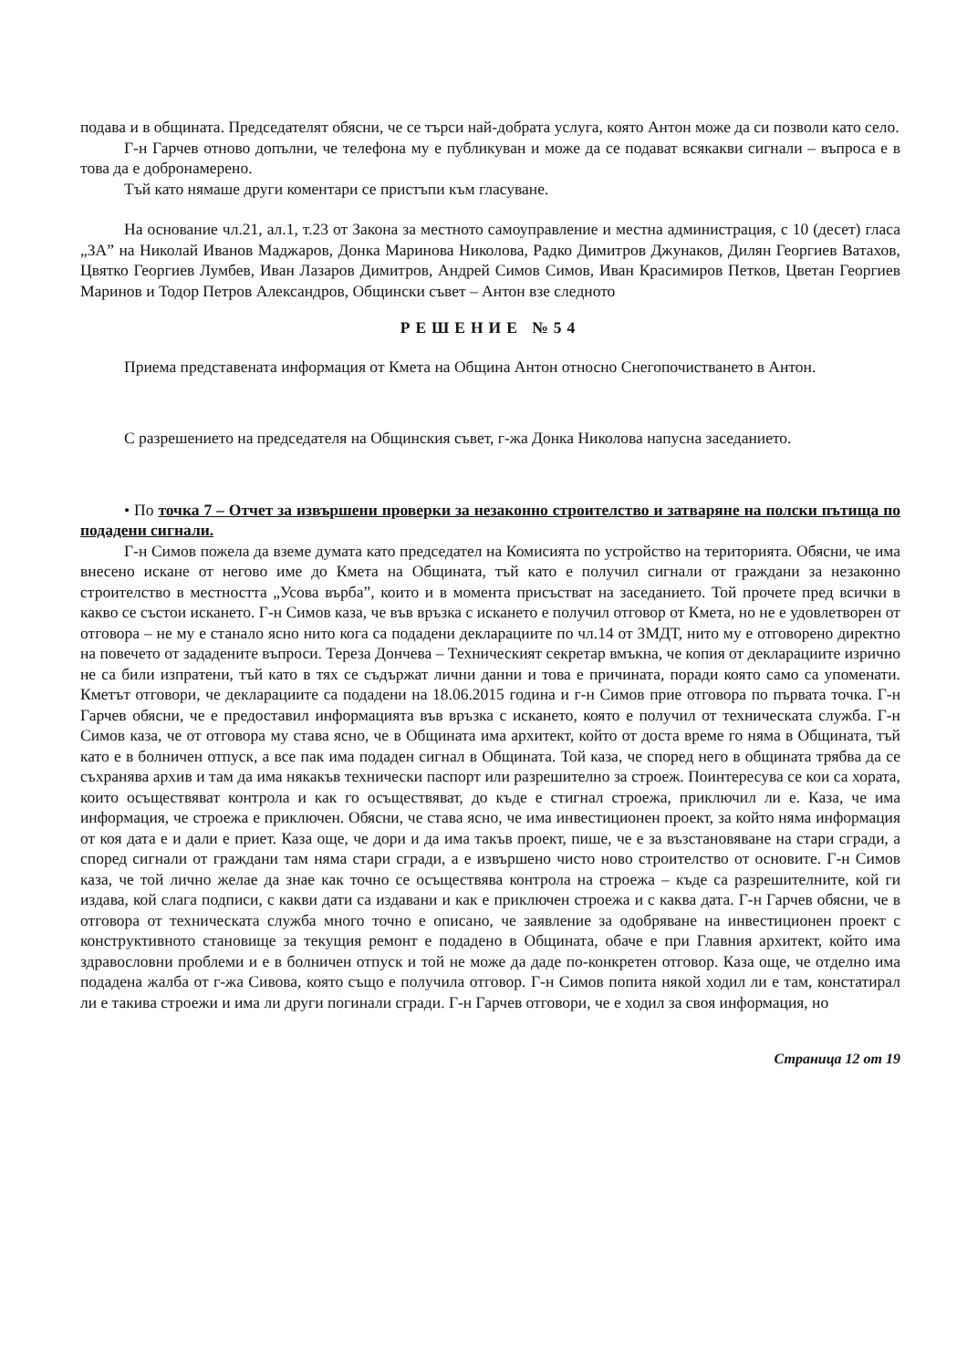подава и в общината. Председателят обясни, че се търси най-добрата услуга, която Антон може да си позволи като село.
Г-н Гарчев отново допълни, че телефона му е публикуван и може да се подават всякакви сигнали – въпроса е в това да е добронамерено.
Тъй като нямаше други коментари се пристъпи към гласуване.
На основание чл.21, ал.1, т.23 от Закона за местното самоуправление и местна администрация, с 10 (десет) гласа „ЗА” на Николай Иванов Маджаров, Донка Маринова Николова, Радко Димитров Джунаков, Дилян Георгиев Ватахов, Цвятко Георгиев Лумбев, Иван Лазаров Димитров, Андрей Симов Симов, Иван Красимиров Петков, Цветан Георгиев Маринов и Тодор Петров Александров, Общински съвет – Антон взе следното
РЕШЕНИЕ №54
Приема представената информация от Кмета на Община Антон относно Снегопочистването в Антон.
С разрешението на председателя на Общинския съвет, г-жа Донка Николова напусна заседанието.
• По точка 7 – Отчет за извършени проверки за незаконно строителство и затваряне на полски пътища по подадени сигнали.
Г-н Симов пожела да вземе думата като председател на Комисията по устройство на територията. Обясни, че има внесено искане от негово име до Кмета на Общината, тъй като е получил сигнали от граждани за незаконно строителство в местността „Усова върба”, които и в момента присъстват на заседанието. Той прочете пред всички в какво се състои искането. Г-н Симов каза, че във връзка с искането е получил отговор от Кмета, но не е удовлетворен от отговора – не му е станало ясно нито кога са подадени декларациите по чл.14 от ЗМДТ, нито му е отговорено директно на повечето от зададените въпроси. Тереза Дончева – Техническият секретар вмъкна, че копия от декларациите изрично не са били изпратени, тъй като в тях се съдържат лични данни и това е причината, поради която само са упоменати. Кметът отговори, че декларациите са подадени на 18.06.2015 година и г-н Симов прие отговора по първата точка. Г-н Гарчев обясни, че е предоставил информацията във връзка с искането, която е получил от техническата служба. Г-н Симов каза, че от отговора му става ясно, че в Общината има архитект, който от доста време го няма в Общината, тъй като е в болничен отпуск, а все пак има подаден сигнал в Общината. Той каза, че според него в общината трябва да се съхранява архив и там да има някакъв технически паспорт или разрешително за строеж. Поинтересува се кои са хората, които осъществяват контрола и как го осъществяват, до къде е стигнал строежа, приключил ли е. Каза, че има информация, че строежа е приключен. Обясни, че става ясно, че има инвестиционен проект, за който няма информация от коя дата е и дали е приет. Каза още, че дори и да има такъв проект, пише, че е за възстановяване на стари сгради, а според сигнали от граждани там няма стари сгради, а е извършено чисто ново строителство от основите. Г-н Симов каза, че той лично желае да знае как точно се осъществява контрола на строежа – къде са разрешителните, кой ги издава, кой слага подписи, с какви дати са издавани и как е приключен строежа и с каква дата. Г-н Гарчев обясни, че в отговора от техническата служба много точно е описано, че заявление за одобряване на инвестиционен проект с конструктивното становище за текущия ремонт е подадено в Общината, обаче е при Главния архитект, който има здравословни проблеми и е в болничен отпуск и той не може да даде по-конкретен отговор. Каза още, че отделно има подадена жалба от г-жа Сивова, която също е получила отговор. Г-н Симов попита някой ходил ли е там, констатирал ли е такива строежи и има ли други погинали сгради. Г-н Гарчев отговори, че е ходил за своя информация, но
Страница 12 от 19